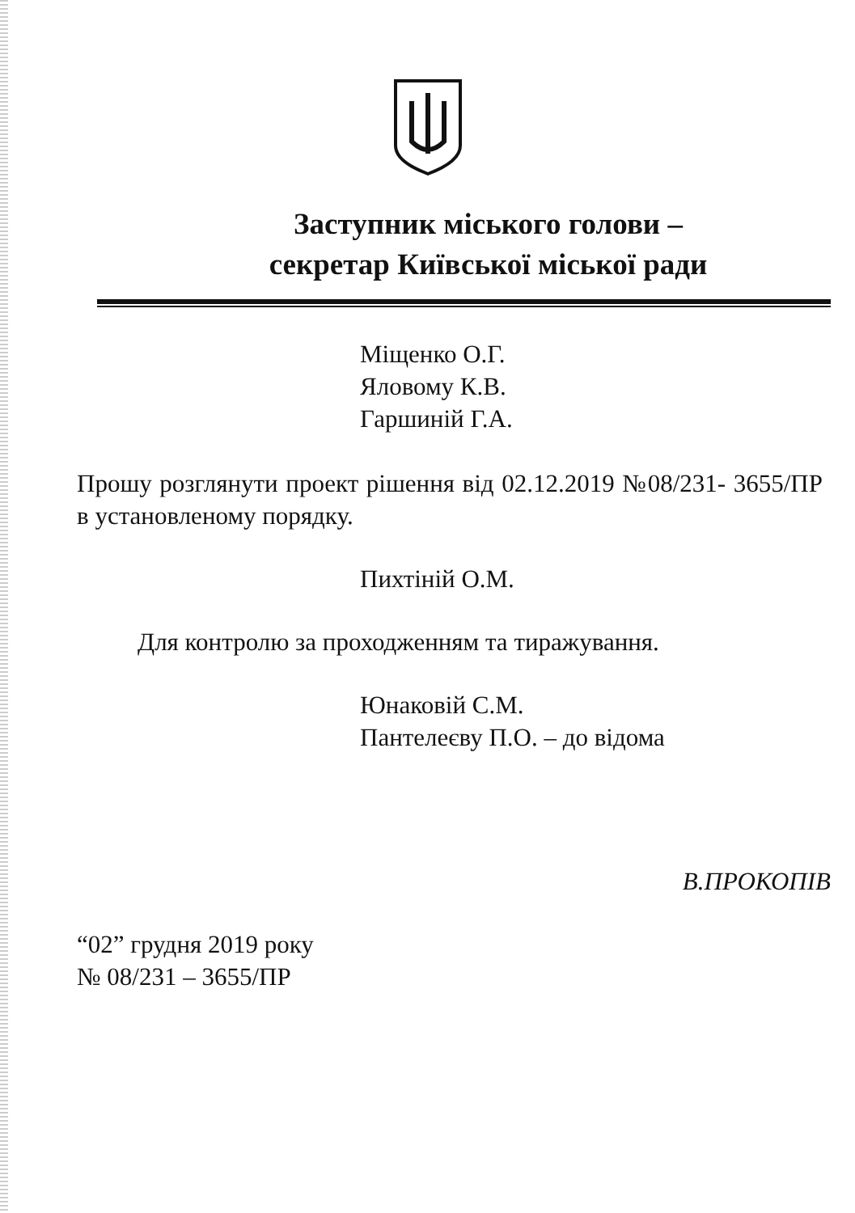Заступник міського голови –
секретар Київської міської ради
Міщенко О.Г.
Яловому К.В.
Гаршиній Г.А.
Прошу розглянути проект рішення від 02.12.2019 №08/231- 3655/ПР в установленому порядку.
Пихтіній О.М.
Для контролю за проходженням та тиражування.
Юнаковій С.М.
Пантелеєву П.О. – до відома
В.ПРОКОПІВ
“02” грудня 2019 року
№ 08/231 – 3655/ПР